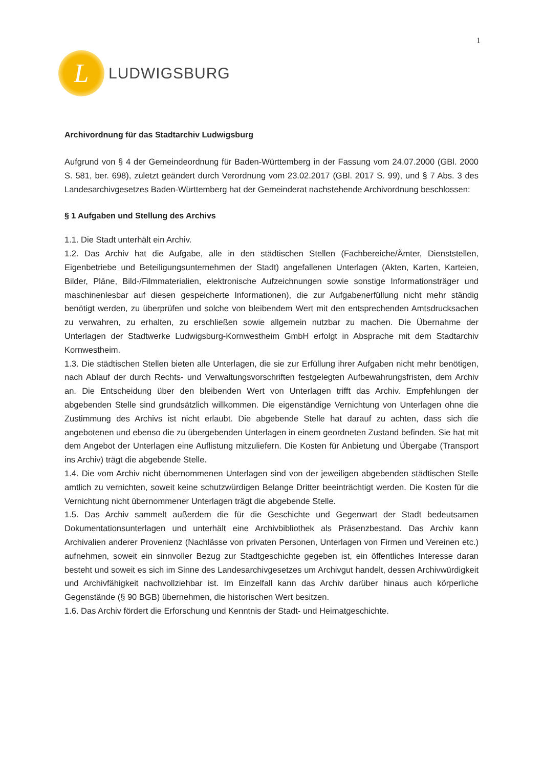1
L
LUDWIGSBURG
Archivordnung für das Stadtarchiv Ludwigsburg
Aufgrund von § 4 der Gemeindeordnung für Baden-Württemberg in der Fassung vom 24.07.2000 (GBl. 2000 S. 581, ber. 698), zuletzt geändert durch Verordnung vom 23.02.2017 (GBl. 2017 S. 99), und § 7 Abs. 3 des Landesarchivgesetzes Baden-Württemberg hat der Gemeinderat nachstehende Archivordnung beschlossen:
§ 1 Aufgaben und Stellung des Archivs
1.1. Die Stadt unterhält ein Archiv.
1.2. Das Archiv hat die Aufgabe, alle in den städtischen Stellen (Fachbereiche/Ämter, Dienststellen, Eigenbetriebe und Beteiligungsunternehmen der Stadt) angefallenen Unterlagen (Akten, Karten, Karteien, Bilder, Pläne, Bild-/Filmmaterialien, elektronische Aufzeichnungen sowie sonstige Informationsträger und maschinenlesbar auf diesen gespeicherte Informationen), die zur Aufgabenerfüllung nicht mehr ständig benötigt werden, zu überprüfen und solche von bleibendem Wert mit den entsprechenden Amtsdrucksachen zu verwahren, zu erhalten, zu erschließen sowie allgemein nutzbar zu machen. Die Übernahme der Unterlagen der Stadtwerke Ludwigsburg-Kornwestheim GmbH erfolgt in Absprache mit dem Stadtarchiv Kornwestheim.
1.3. Die städtischen Stellen bieten alle Unterlagen, die sie zur Erfüllung ihrer Aufgaben nicht mehr benötigen, nach Ablauf der durch Rechts- und Verwaltungsvorschriften festgelegten Aufbewahrungsfristen, dem Archiv an. Die Entscheidung über den bleibenden Wert von Unterlagen trifft das Archiv. Empfehlungen der abgebenden Stelle sind grundsätzlich willkommen. Die eigenständige Vernichtung von Unterlagen ohne die Zustimmung des Archivs ist nicht erlaubt. Die abgebende Stelle hat darauf zu achten, dass sich die angebotenen und ebenso die zu übergebenden Unterlagen in einem geordneten Zustand befinden. Sie hat mit dem Angebot der Unterlagen eine Auflistung mitzuliefern. Die Kosten für Anbietung und Übergabe (Transport ins Archiv) trägt die abgebende Stelle.
1.4. Die vom Archiv nicht übernommenen Unterlagen sind von der jeweiligen abgebenden städtischen Stelle amtlich zu vernichten, soweit keine schutzwürdigen Belange Dritter beeinträchtigt werden. Die Kosten für die Vernichtung nicht übernommener Unterlagen trägt die abgebende Stelle.
1.5. Das Archiv sammelt außerdem die für die Geschichte und Gegenwart der Stadt bedeutsamen Dokumentationsunterlagen und unterhält eine Archivbibliothek als Präsenzbestand. Das Archiv kann Archivalien anderer Provenienz (Nachlässe von privaten Personen, Unterlagen von Firmen und Vereinen etc.) aufnehmen, soweit ein sinnvoller Bezug zur Stadtgeschichte gegeben ist, ein öffentliches Interesse daran besteht und soweit es sich im Sinne des Landesarchivgesetzes um Archivgut handelt, dessen Archivwürdigkeit und Archivfähigkeit nachvollziehbar ist. Im Einzelfall kann das Archiv darüber hinaus auch körperliche Gegenstände (§ 90 BGB) übernehmen, die historischen Wert besitzen.
1.6. Das Archiv fördert die Erforschung und Kenntnis der Stadt- und Heimatgeschichte.